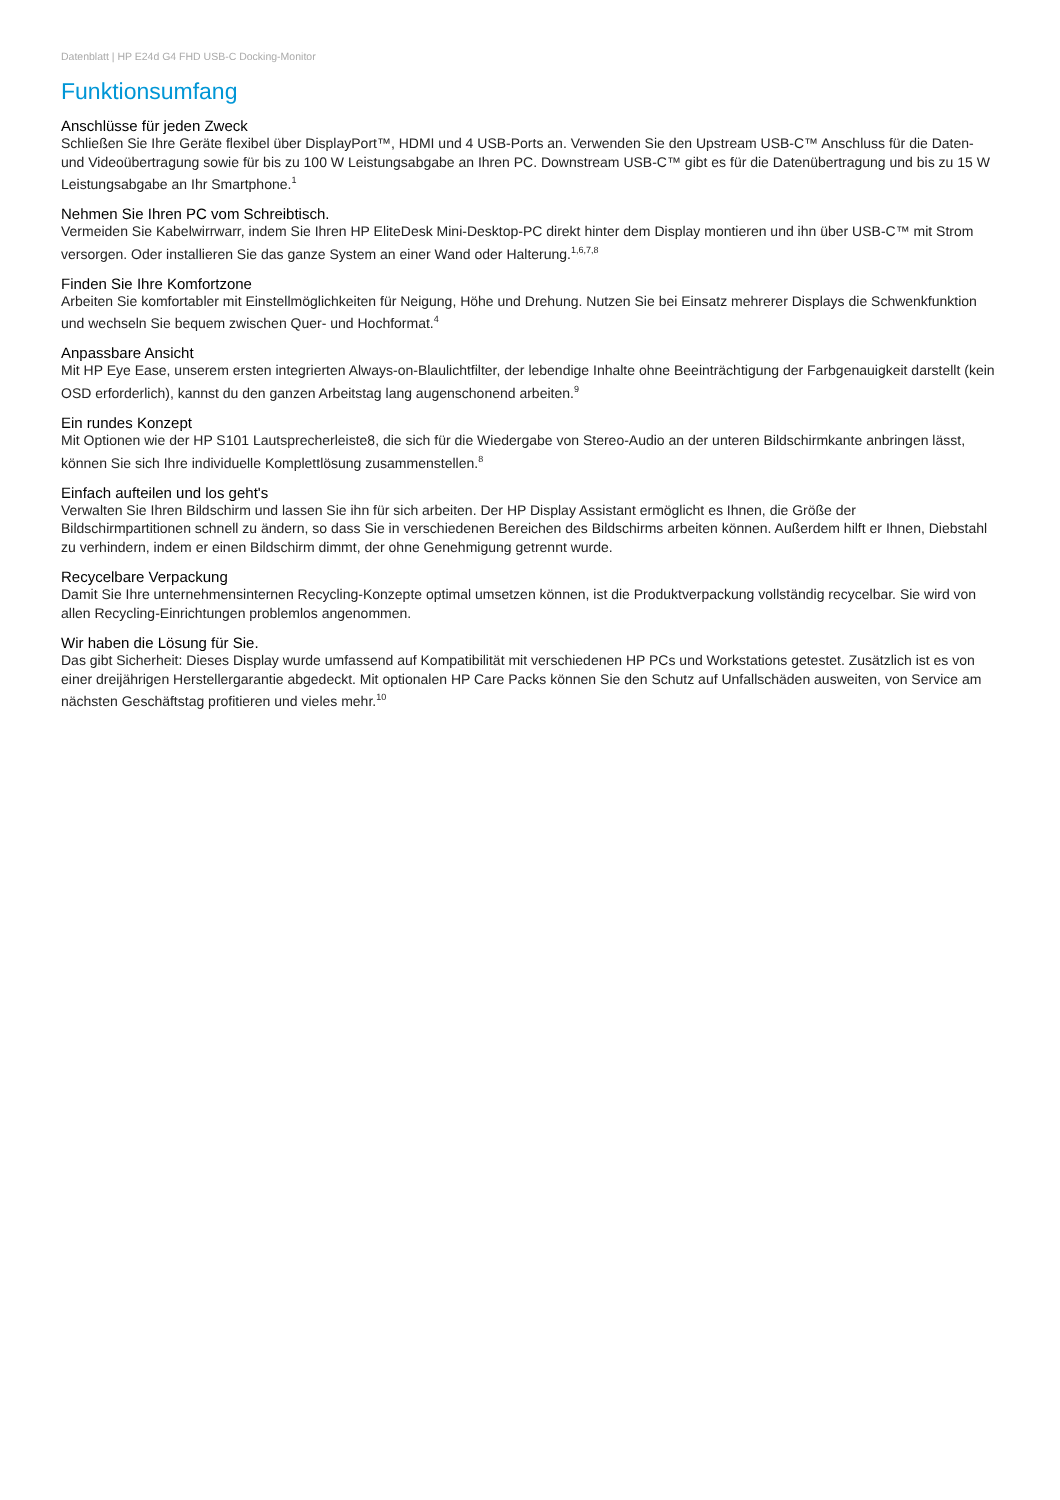Datenblatt | HP E24d G4 FHD USB-C Docking-Monitor
Funktionsumfang
Anschlüsse für jeden Zweck
Schließen Sie Ihre Geräte flexibel über DisplayPort™, HDMI und 4 USB-Ports an. Verwenden Sie den Upstream USB-C™ Anschluss für die Daten- und Videoübertragung sowie für bis zu 100 W Leistungsabgabe an Ihren PC. Downstream USB-C™ gibt es für die Datenübertragung und bis zu 15 W Leistungsabgabe an Ihr Smartphone.<sup>1</sup>
Nehmen Sie Ihren PC vom Schreibtisch.
Vermeiden Sie Kabelwirrwarr, indem Sie Ihren HP EliteDesk Mini-Desktop-PC direkt hinter dem Display montieren und ihn über USB-C™ mit Strom versorgen. Oder installieren Sie das ganze System an einer Wand oder Halterung.<sup>1,6,7,8</sup>
Finden Sie Ihre Komfortzone
Arbeiten Sie komfortabler mit Einstellmöglichkeiten für Neigung, Höhe und Drehung. Nutzen Sie bei Einsatz mehrerer Displays die Schwenkfunktion und wechseln Sie bequem zwischen Quer- und Hochformat.<sup>4</sup>
Anpassbare Ansicht
Mit HP Eye Ease, unserem ersten integrierten Always-on-Blaulichtfilter, der lebendige Inhalte ohne Beeinträchtigung der Farbgenauigkeit darstellt (kein OSD erforderlich), kannst du den ganzen Arbeitstag lang augenschonend arbeiten.<sup>9</sup>
Ein rundes Konzept
Mit Optionen wie der HP S101 Lautsprecherleiste8, die sich für die Wiedergabe von Stereo-Audio an der unteren Bildschirmkante anbringen lässt, können Sie sich Ihre individuelle Komplettlösung zusammenstellen.<sup>8</sup>
Einfach aufteilen und los geht's
Verwalten Sie Ihren Bildschirm und lassen Sie ihn für sich arbeiten. Der HP Display Assistant ermöglicht es Ihnen, die Größe der
Bildschirmpartitionen schnell zu ändern, so dass Sie in verschiedenen Bereichen des Bildschirms arbeiten können. Außerdem hilft er Ihnen, Diebstahl zu verhindern, indem er einen Bildschirm dimmt, der ohne Genehmigung getrennt wurde.
Recycelbare Verpackung
Damit Sie Ihre unternehmensinternen Recycling-Konzepte optimal umsetzen können, ist die Produktverpackung vollständig recycelbar. Sie wird von allen Recycling-Einrichtungen problemlos angenommen.
Wir haben die Lösung für Sie.
Das gibt Sicherheit: Dieses Display wurde umfassend auf Kompatibilität mit verschiedenen HP PCs und Workstations getestet. Zusätzlich ist es von einer dreijährigen Herstellergarantie abgedeckt. Mit optionalen HP Care Packs können Sie den Schutz auf Unfallschäden ausweiten, von Service am nächsten Geschäftstag profitieren und vieles mehr.<sup>10</sup>